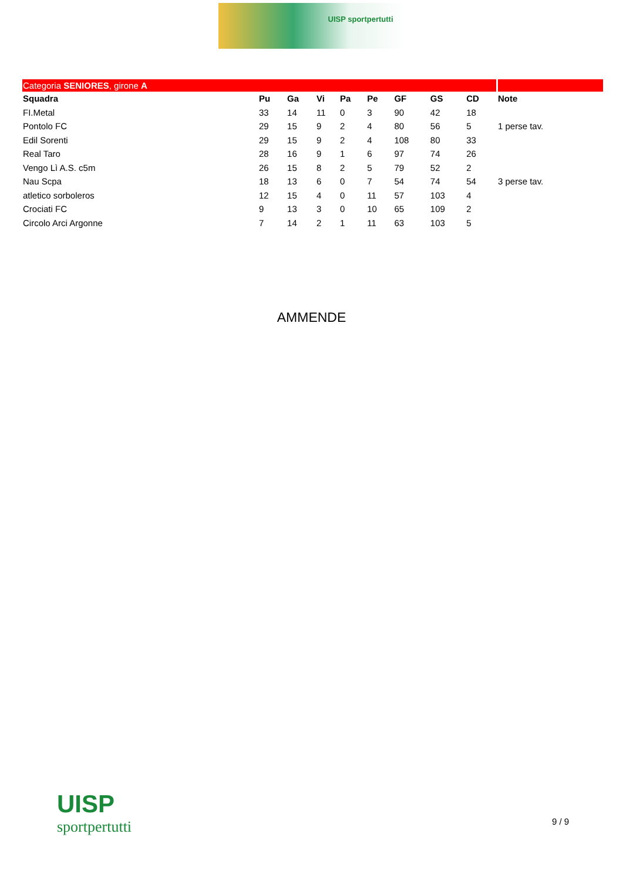UISP sportpertutti
| Categoria SENIORES , girone A | | | | | | | | | |
| Squadra | Pu | Ga | Vi | Pa | Pe | GF | GS | CD | Note |
| FI.Metal | 33 | 14 | 11 | 0 | 3 | 90 | 42 | 18 | |
| Pontolo FC | 29 | 15 | 9 | 2 | 4 | 80 | 56 | 5 | 1 perse tav. |
| Edil Sorenti | 29 | 15 | 9 | 2 | 4 | 108 | 80 | 33 | |
| Real Taro | 28 | 16 | 9 | 1 | 6 | 97 | 74 | 26 | |
| Vengo Lì A.S. c5m | 26 | 15 | 8 | 2 | 5 | 79 | 52 | 2 | |
| Nau Scpa | 18 | 13 | 6 | 0 | 7 | 54 | 74 | 54 | 3 perse tav. |
| atletico sorboleros | 12 | 15 | 4 | 0 | 11 | 57 | 103 | 4 | |
| Crociati FC | 9 | 13 | 3 | 0 | 10 | 65 | 109 | 2 | |
| Circolo Arci Argonne | 7 | 14 | 2 | 1 | 11 | 63 | 103 | 5 | |
AMMENDE
UISP
sportpertutti
9 / 9